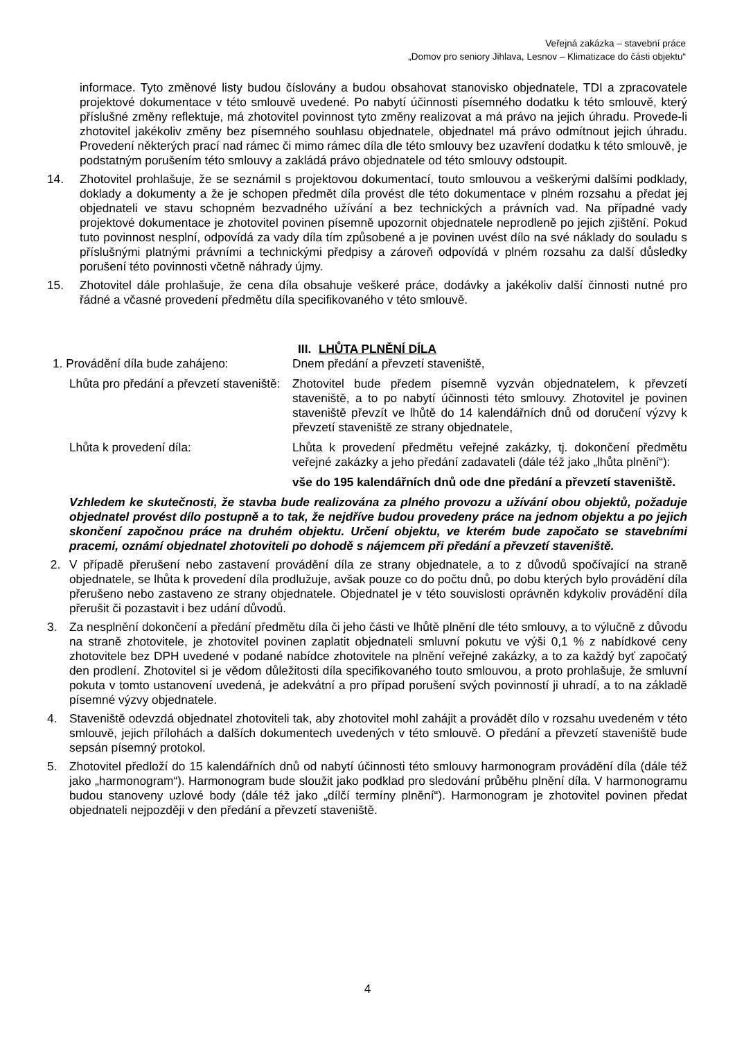Veřejná zakázka – stavební práce
„Domov pro seniory Jihlava, Lesnov – Klimatizace do části objektu“
informace. Tyto změnové listy budou číslovány a budou obsahovat stanovisko objednatele, TDI a zpracovatele projektové dokumentace v této smlouvě uvedené. Po nabytí účinnosti písemného dodatku k této smlouvě, který příslušné změny reflektuje, má zhotovitel povinnost tyto změny realizovat a má právo na jejich úhradu. Provede-li zhotovitel jakékoliv změny bez písemného souhlasu objednatele, objednatel má právo odmítnout jejich úhradu. Provedení některých prací nad rámec či mimo rámec díla dle této smlouvy bez uzavření dodatku k této smlouvě, je podstatným porušením této smlouvy a zakládá právo objednatele od této smlouvy odstoupit.
14. Zhotovitel prohlašuje, že se seznámil s projektovou dokumentací, touto smlouvou a veškerými dalšími podklady, doklady a dokumenty a že je schopen předmět díla provést dle této dokumentace v plném rozsahu a předat jej objednateli ve stavu schopném bezvadného užívání a bez technických a právních vad. Na případné vady projektové dokumentace je zhotovitel povinen písemně upozornit objednatele neprodleně po jejich zjištění. Pokud tuto povinnost nesplní, odpovídá za vady díla tím způsobené a je povinen uvést dílo na své náklady do souladu s příslušnými platnými právními a technickými předpisy a zároveň odpovídá v plném rozsahu za další důsledky porušení této povinnosti včetně náhrady újmy.
15. Zhotovitel dále prohlašuje, že cena díla obsahuje veškeré práce, dodávky a jakékoliv další činnosti nutné pro řádné a včasné provedení předmětu díla specifikovaného v této smlouvě.
III. LHŮTA PLNĚNÍ DÍLA
1. Provádění díla bude zahájeno: Dnem předání a převzetí staveniště,
Lhůta pro předání a převzetí staveniště:
Zhotovitel bude předem písemně vyzván objednatelem, k převzetí staveniště, a to po nabytí účinnosti této smlouvy. Zhotovitel je povinen staveniště převzít ve lhůtě do 14 kalendářních dnů od doručení výzvy k převzetí staveniště ze strany objednatele,
Lhůta k provedení díla: Lhůta k provedení předmětu veřejné zakázky, tj. dokončení předmětu veřejné zakázky a jeho předání zadavateli (dále též jako „lhůta plnění“):
vše do 195 kalendářních dnů ode dne předání a převzetí staveniště.
Vzhledem ke skutečnosti, že stavba bude realizována za plného provozu a užívání obou objektů, požaduje objednatel provést dílo postupně a to tak, že nejdříve budou provedeny práce na jednom objektu a po jejich skončení započnou práce na druhém objektu. Určení objektu, ve kterém bude započato se stavebními pracemi, oznámí objednatel zhotoviteli po dohodě s nájemcem při předání a převzetí staveniště.
2. V případě přerušení nebo zastavení provádění díla ze strany objednatele, a to z důvodů spočívající na straně objednatele, se lhůta k provedení díla prodlužuje, avšak pouze co do počtu dnů, po dobu kterých bylo provádění díla přerušeno nebo zastaveno ze strany objednatele. Objednatel je v této souvislosti oprávněn kdykoliv provádění díla přerušit či pozastavit i bez udání důvodů.
3. Za nesplnění dokončení a předání předmětu díla či jeho části ve lhůtě plnění dle této smlouvy, a to výlučně z důvodu na straně zhotovitele, je zhotovitel povinen zaplatit objednateli smluvní pokutu ve výši 0,1 % z nabídkové ceny zhotovitele bez DPH uvedené v podané nabídce zhotovitele na plnění veřejné zakázky, a to za každý byť započatý den prodlení. Zhotovitel si je vědom důležitosti díla specifikovaného touto smlouvou, a proto prohlašuje, že smluvní pokuta v tomto ustanovení uvedená, je adekvátní a pro případ porušení svých povinností ji uhradí, a to na základě písemné výzvy objednatele.
4. Staveniště odevzdá objednatel zhotoviteli tak, aby zhotovitel mohl zahájit a provádět dílo v rozsahu uvedeném v této smlouvě, jejich přílohách a dalších dokumentech uvedených v této smlouvě. O předání a převzetí staveniště bude sepsán písemný protokol.
5. Zhotovitel předloží do 15 kalendářních dnů od nabytí účinnosti této smlouvy harmonogram provádění díla (dále též jako „harmonogram“). Harmonogram bude sloužit jako podklad pro sledování průběhu plnění díla. V harmonogramu budou stanoveny uzlové body (dále též jako „dílčí termíny plnění“). Harmonogram je zhotovitel povinen předat objednateli nejpozději v den předání a převzetí staveniště.
4